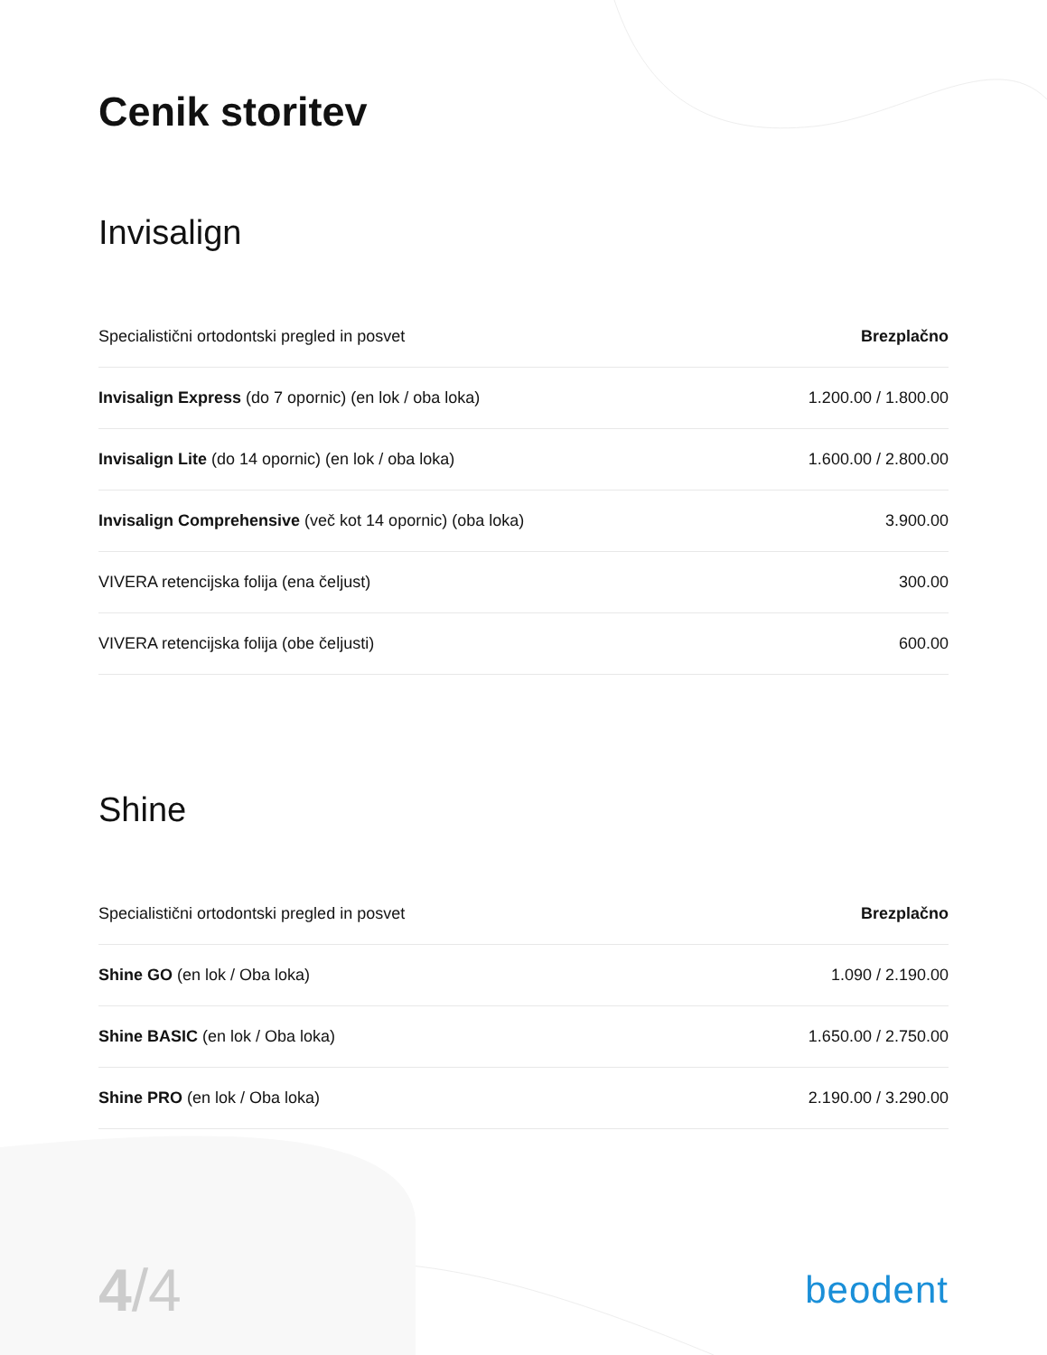Cenik storitev
Invisalign
| Specialistični ortodontski pregled in posvet | Brezplačno |
| Invisalign Express (do 7 opornic) (en lok / oba loka) | 1.200.00 / 1.800.00 |
| Invisalign Lite (do 14 opornic) (en lok / oba loka) | 1.600.00 / 2.800.00 |
| Invisalign Comprehensive (več kot 14 opornic) (oba loka) | 3.900.00 |
| VIVERA retencijska folija (ena čeljust) | 300.00 |
| VIVERA retencijska folija (obe čeljusti) | 600.00 |
Shine
| Specialistični ortodontski pregled in posvet | Brezplačno |
| Shine GO (en lok / Oba loka) | 1.090 / 2.190.00 |
| Shine BASIC (en lok / Oba loka) | 1.650.00 / 2.750.00 |
| Shine PRO (en lok / Oba loka) | 2.190.00 / 3.290.00 |
4/4
beodent